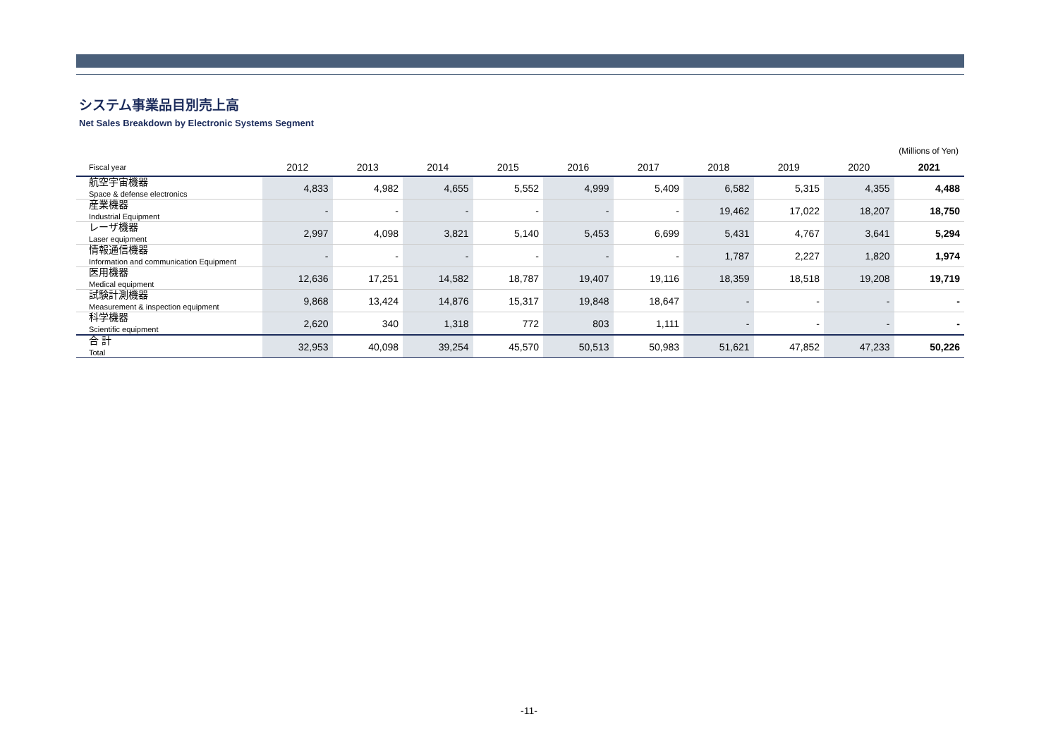システム事業品目別売上高
Net Sales Breakdown by Electronic Systems Segment
(Millions of Yen)
| Fiscal year | 2012 | 2013 | 2014 | 2015 | 2016 | 2017 | 2018 | 2019 | 2020 | 2021 |
| --- | --- | --- | --- | --- | --- | --- | --- | --- | --- | --- |
| 航空宇宙機器 Space & defense electronics | 4,833 | 4,982 | 4,655 | 5,552 | 4,999 | 5,409 | 6,582 | 5,315 | 4,355 | 4,488 |
| 産業機器 Industrial Equipment | - | - | - | - | - | - | 19,462 | 17,022 | 18,207 | 18,750 |
| レーザ機器 Laser equipment | 2,997 | 4,098 | 3,821 | 5,140 | 5,453 | 6,699 | 5,431 | 4,767 | 3,641 | 5,294 |
| 情報通信機器 Information and communication Equipment | - | - | - | - | - | - | 1,787 | 2,227 | 1,820 | 1,974 |
| 医用機器 Medical equipment | 12,636 | 17,251 | 14,582 | 18,787 | 19,407 | 19,116 | 18,359 | 18,518 | 19,208 | 19,719 |
| 試験計測機器 Measurement & inspection equipment | 9,868 | 13,424 | 14,876 | 15,317 | 19,848 | 18,647 | - | - | - | - |
| 科学機器 Scientific equipment | 2,620 | 340 | 1,318 | 772 | 803 | 1,111 | - | - | - | - |
| 合 計 Total | 32,953 | 40,098 | 39,254 | 45,570 | 50,513 | 50,983 | 51,621 | 47,852 | 47,233 | 50,226 |
-11-